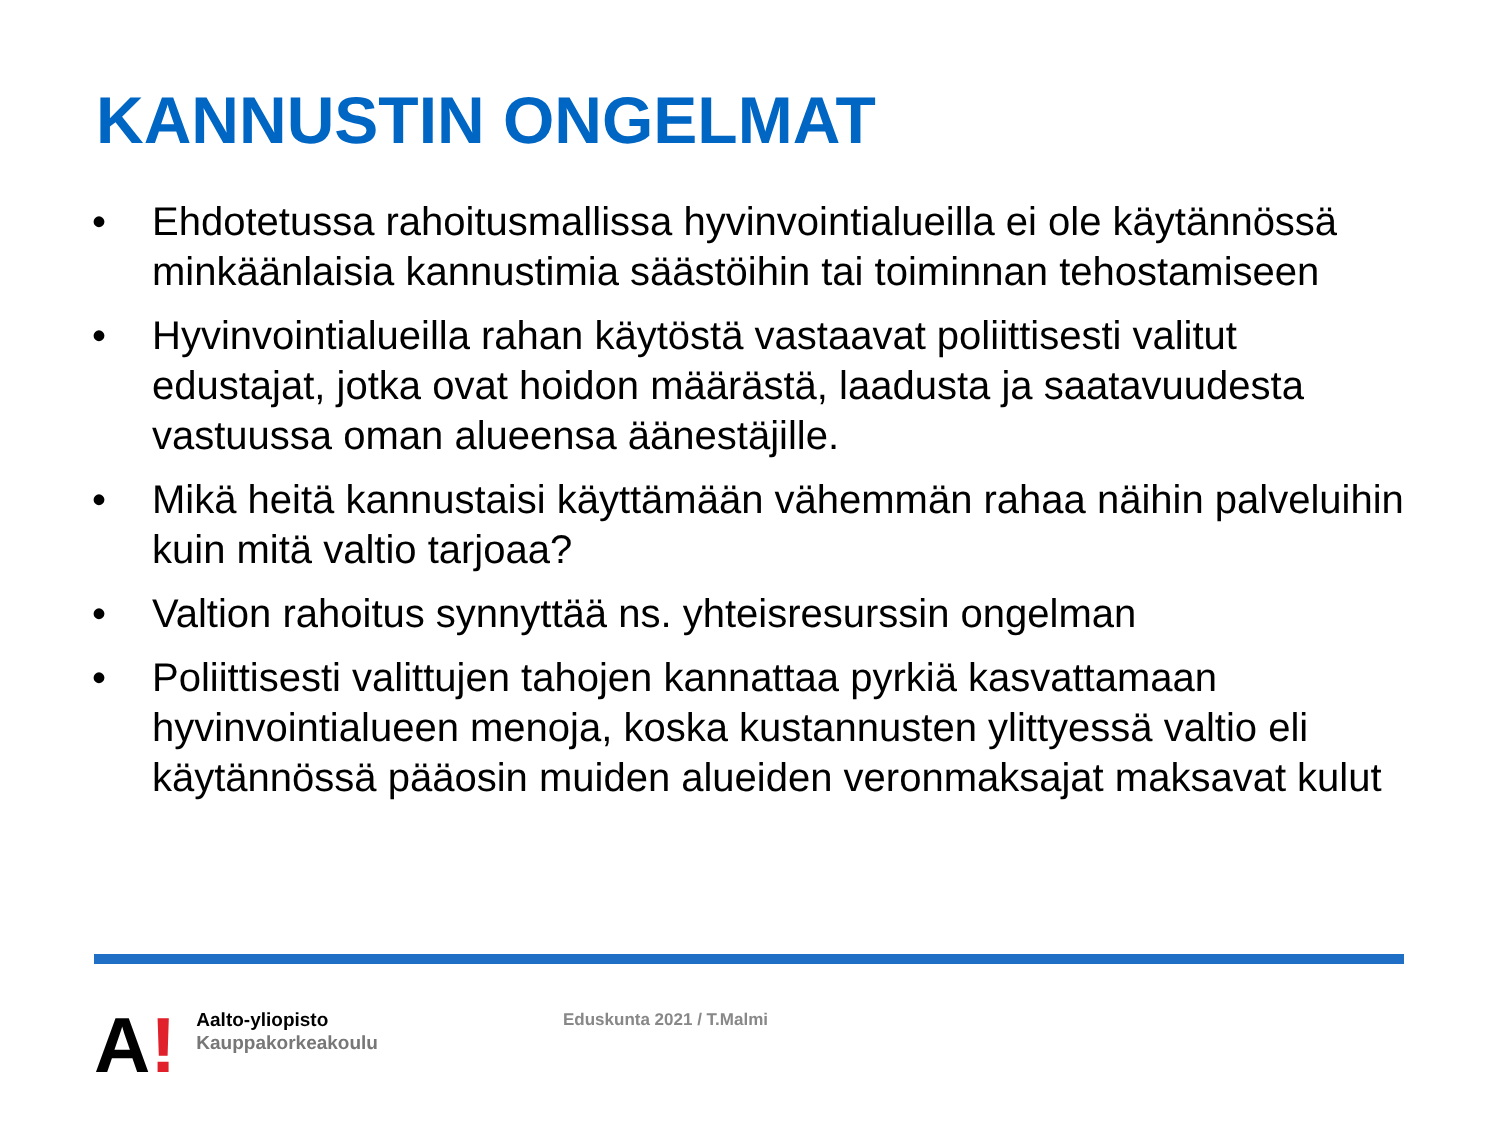KANNUSTIN ONGELMAT
• Ehdotetussa rahoitusmallissa hyvinvointialueilla ei ole käytännössä minkäänlaisia kannustimia säästöihin tai toiminnan tehostamiseen
• Hyvinvointialueilla rahan käytöstä vastaavat poliittisesti valitut edustajat, jotka ovat hoidon määrästä, laadusta ja saatavuudesta vastuussa oman alueensa äänestäjille.
• Mikä heitä kannustaisi käyttämään vähemmän rahaa näihin palveluihin kuin mitä valtio tarjoaa?
• Valtion rahoitus synnyttää ns. yhteisresurssin ongelman
• Poliittisesti valittujen tahojen kannattaa pyrkiä kasvattamaan hyvinvointialueen menoja, koska kustannusten ylittyessä valtio eli käytännössä pääosin muiden alueiden veronmaksajat maksavat kulut
A!
Aalto-yliopisto
Kauppakorkeakoulu
Eduskunta 2021 / T.Malmi